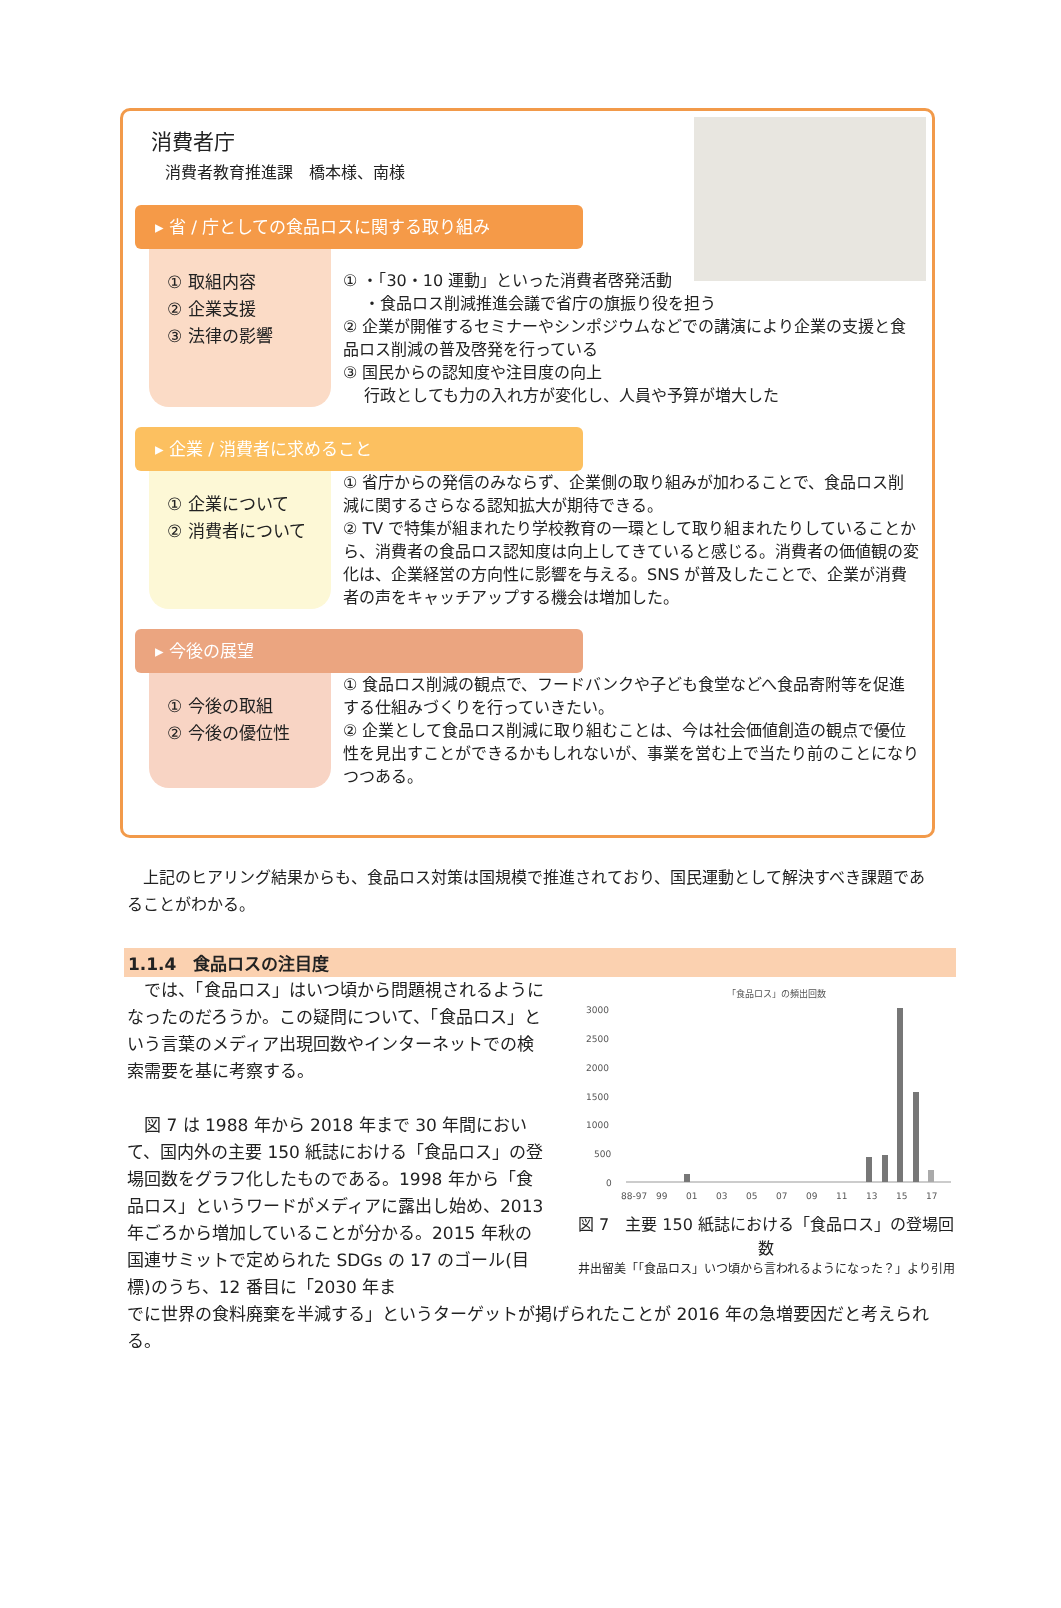消費者庁
消費者教育推進課　橋本様、南様
▸ 省 / 庁としての食品ロスに関する取り組み
① 取組内容
② 企業支援
③ 法律の影響
① ・「30・10 運動」といった消費者啓発活動
　 ・食品ロス削減推進会議で省庁の旗振り役を担う
② 企業が開催するセミナーやシンポジウムなどでの講演により企業の支援と食品ロス削減の普及啓発を行っている
③ 国民からの認知度や注目度の向上
　 行政としても力の入れ方が変化し、人員や予算が増大した
▸ 企業 / 消費者に求めること
① 企業について
② 消費者について
① 省庁からの発信のみならず、企業側の取り組みが加わることで、食品ロス削減に関するさらなる認知拡大が期待できる。
② TV で特集が組まれたり学校教育の一環として取り組まれたりしていることから、消費者の食品ロス認知度は向上してきていると感じる。消費者の価値観の変化は、企業経営の方向性に影響を与える。SNS が普及したことで、企業が消費者の声をキャッチアップする機会は増加した。
▸ 今後の展望
① 今後の取組
② 今後の優位性
① 食品ロス削減の観点で、フードバンクや子ども食堂などへ食品寄附等を促進する仕組みづくりを行っていきたい。
② 企業として食品ロス削減に取り組むことは、今は社会価値創造の観点で優位性を見出すことができるかもしれないが、事業を営む上で当たり前のことになりつつある。
　上記のヒアリング結果からも、食品ロス対策は国規模で推進されており、国民運動として解決すべき課題であることがわかる。
1.1.4　食品ロスの注目度
　では、「食品ロス」はいつ頃から問題視されるようになったのだろうか。この疑問について、「食品ロス」という言葉のメディア出現回数やインターネットでの検索需要を基に考察する。
　図 7 は 1988 年から 2018 年まで 30 年間において、国内外の主要 150 紙誌における「食品ロス」の登場回数をグラフ化したものである。1998 年から「食品ロス」というワードがメディアに露出し始め、2013 年ごろから増加していることが分かる。2015 年秋の国連サミットで定められた SDGs の 17 のゴール(目標)のうち、12 番目に「2030 年ま
「食品ロス」の頻出回数
3000
2500
2000
1500
1000
500
0
88-97
99
01
03
05
07
09
11
13
15
17
図 7　主要 150 紙誌における「食品ロス」の登場回数
井出留美「「食品ロス」いつ頃から言われるようになった？」より引用
でに世界の食料廃棄を半減する」というターゲットが掲げられたことが 2016 年の急増要因だと考えられる。